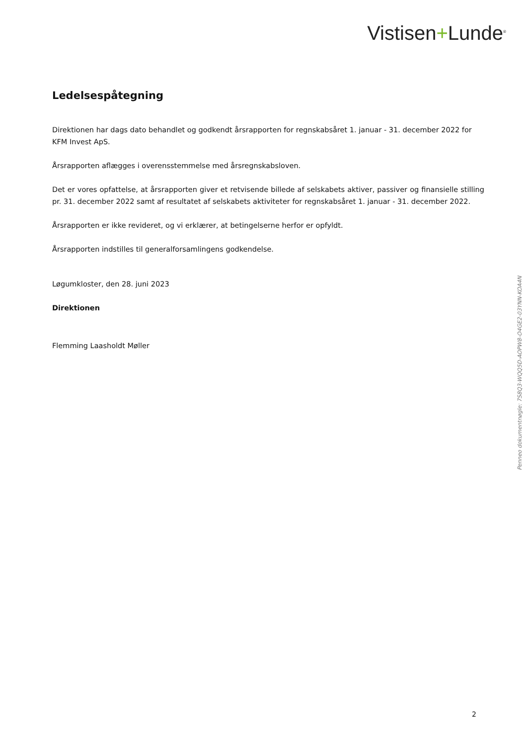Vistisen+Lunde<sup>®</sup>
Ledelsespåtegning
Direktionen har dags dato behandlet og godkendt årsrapporten for regnskabsåret 1. januar - 31. december 2022 for KFM Invest ApS.
Årsrapporten aflægges i overensstemmelse med årsregnskabsloven.
Det er vores opfattelse, at årsrapporten giver et retvisende billede af selskabets aktiver, passiver og finansielle stilling pr. 31. december 2022 samt af resultatet af selskabets aktiviteter for regnskabsåret 1. januar - 31. december 2022.
Årsrapporten er ikke revideret, og vi erklærer, at betingelserne herfor er opfyldt.
Årsrapporten indstilles til generalforsamlingens godkendelse.
Løgumkloster, den 28. juni 2023
Direktionen
Flemming Laasholdt Møller
Penneo dokumentnøgle: 7S8Q3-WQQ5D-AOPW8-O4GE2-03YNN-KOA4N
2